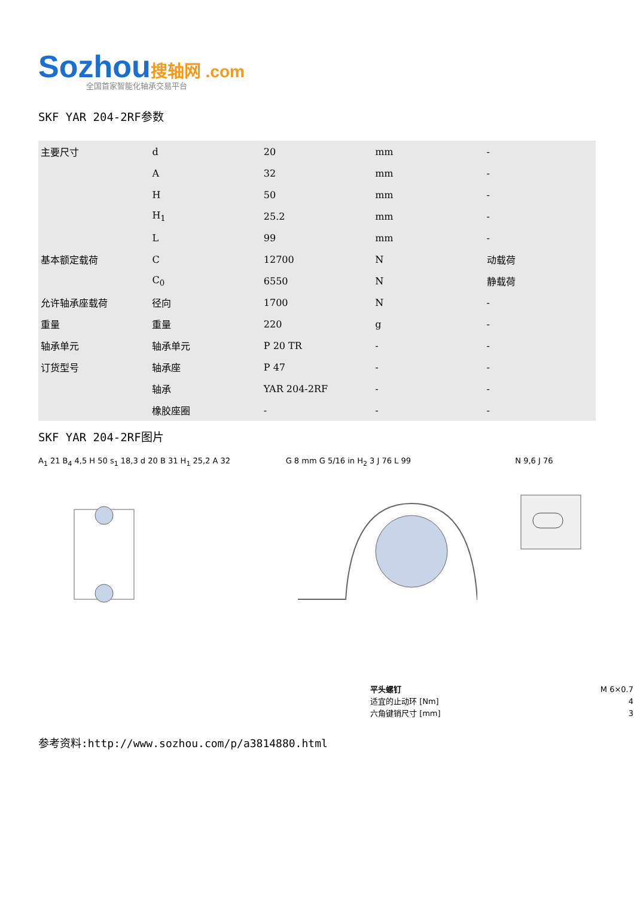Sozhou搜轴网 .com
全国首家智能化轴承交易平台
SKF YAR 204-2RF参数
| 主要尺寸 | d | 20 | mm | - |
| | A | 32 | mm | - |
| | H | 50 | mm | - |
| | H<sub>1</sub> | 25.2 | mm | - |
| | L | 99 | mm | - |
| 基本额定载荷 | C | 12700 | N | 动载荷 |
| | C<sub>0</sub> | 6550 | N | 静载荷 |
| 允许轴承座载荷 | 径向 | 1700 | N | - |
| 重量 | 重量 | 220 | g | - |
| 轴承单元 | 轴承单元 | P 20 TR | - | - |
| 订货型号 | 轴承座 | P 47 | - | - |
| | 轴承 | YAR 204-2RF | - | - |
| | 橡胶座圈 | - | - | - |
SKF YAR 204-2RF图片
A<sub>1</sub> 21 B<sub>4</sub> 4,5 H 50 s<sub>1</sub> 18,3 d 20 B 31 H<sub>1</sub> 25,2 A 32
G 8 mm G 5/16 in H<sub>2</sub> 3 J 76 L 99
N 9,6 J 76
平头螺钉 M 6×0.7
适宜的止动环 [Nm] 4
六角键销尺寸 [mm] 3
参考资料:http://www.sozhou.com/p/a3814880.html